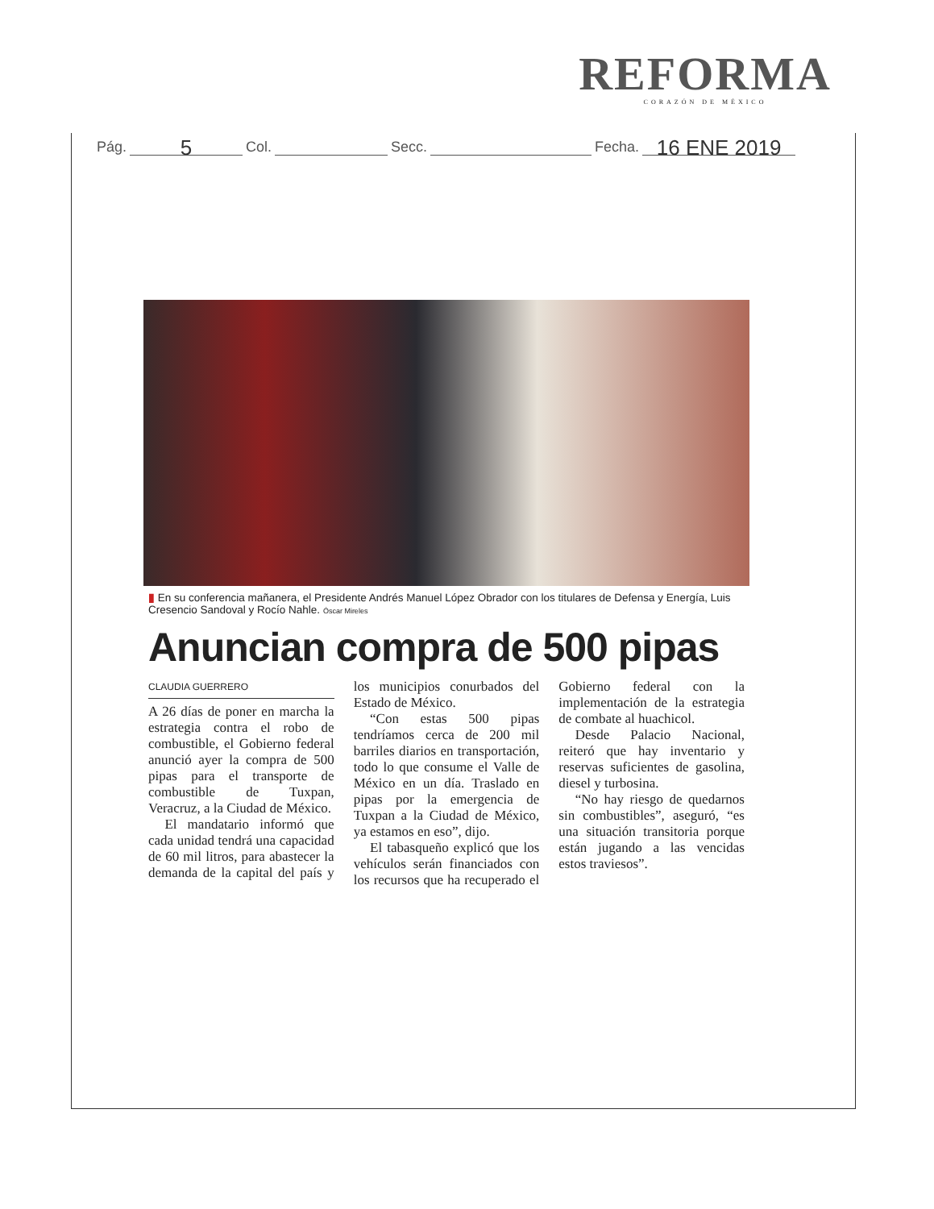REFORMA
CORAZÓN DE MÉXICO
Pág. 5 Col. Secc. Fecha. 16 ENE 2019
▮ En su conferencia mañanera, el Presidente Andrés Manuel López Obrador con los titulares de Defensa y Energía, Luis Cresencio Sandoval y Rocío Nahle. Óscar Mireles
Anuncian compra de 500 pipas
CLAUDIA GUERRERO
A 26 días de poner en marcha la estrategia contra el robo de combustible, el Gobierno federal anunció ayer la compra de 500 pipas para el transporte de combustible de Tuxpan, Veracruz, a la Ciudad de México.
El mandatario informó que cada unidad tendrá una capacidad de 60 mil litros, para abastecer la demanda de la capital del país y los municipios conurbados del Estado de México.
“Con estas 500 pipas tendríamos cerca de 200 mil barriles diarios en transportación, todo lo que consume el Valle de México en un día. Traslado en pipas por la emergencia de Tuxpan a la Ciudad de México, ya estamos en eso”, dijo.
El tabasqueño explicó que los vehículos serán financiados con los recursos que ha recuperado el Gobierno federal con la implementación de la estrategia de combate al huachicol.
Desde Palacio Nacional, reiteró que hay inventario y reservas suficientes de gasolina, diesel y turbosina.
“No hay riesgo de quedarnos sin combustibles”, aseguró, “es una situación transitoria porque están jugando a las vencidas estos traviesos”.